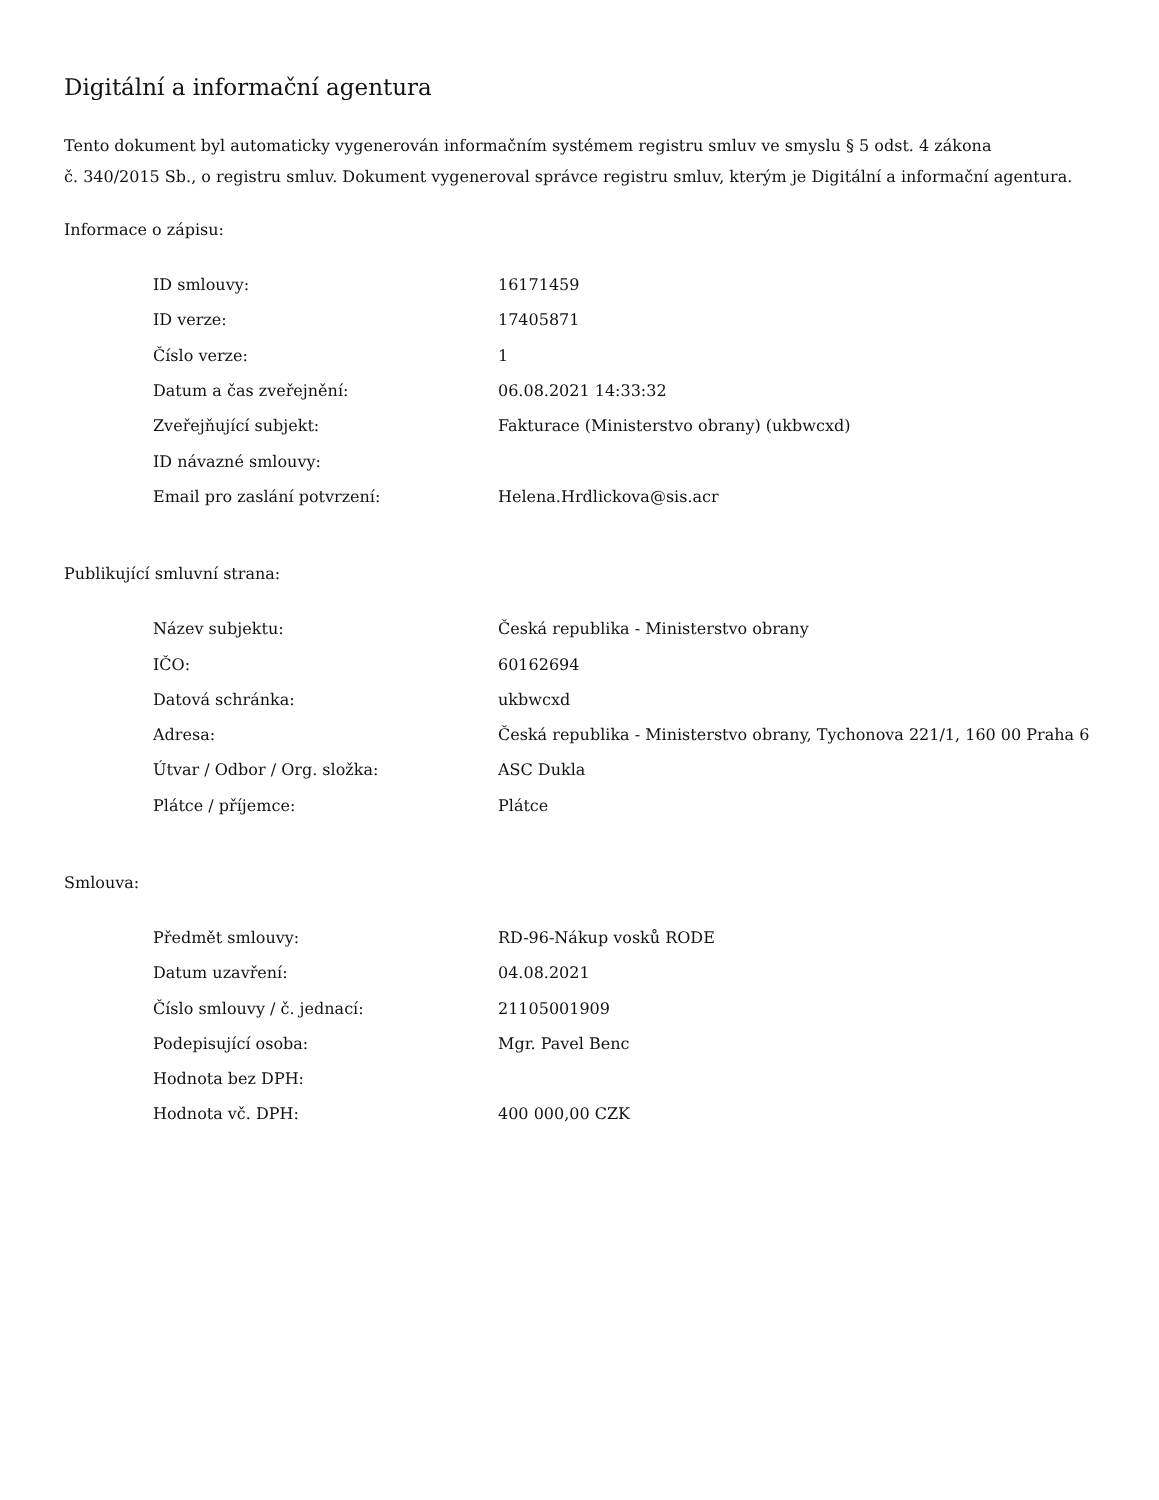Digitální a informační agentura
Tento dokument byl automaticky vygenerován informačním systémem registru smluv ve smyslu § 5 odst. 4 zákona
č. 340/2015 Sb., o registru smluv. Dokument vygeneroval správce registru smluv, kterým je Digitální a informační agentura.
Informace o zápisu:
| ID smlouvy: | 16171459 |
| ID verze: | 17405871 |
| Číslo verze: | 1 |
| Datum a čas zveřejnění: | 06.08.2021 14:33:32 |
| Zveřejňující subjekt: | Fakturace (Ministerstvo obrany) (ukbwcxd) |
| ID návazné smlouvy: | |
| Email pro zaslání potvrzení: | Helena.Hrdlickova@sis.acr |
Publikující smluvní strana:
| Název subjektu: | Česká republika - Ministerstvo obrany |
| IČO: | 60162694 |
| Datová schránka: | ukbwcxd |
| Adresa: | Česká republika - Ministerstvo obrany, Tychonova 221/1, 160 00 Praha 6 |
| Útvar / Odbor / Org. složka: | ASC Dukla |
| Plátce / příjemce: | Plátce |
Smlouva:
| Předmět smlouvy: | RD-96-Nákup vosků RODE |
| Datum uzavření: | 04.08.2021 |
| Číslo smlouvy / č. jednací: | 21105001909 |
| Podepisující osoba: | Mgr. Pavel Benc |
| Hodnota bez DPH: | |
| Hodnota vč. DPH: | 400 000,00 CZK |